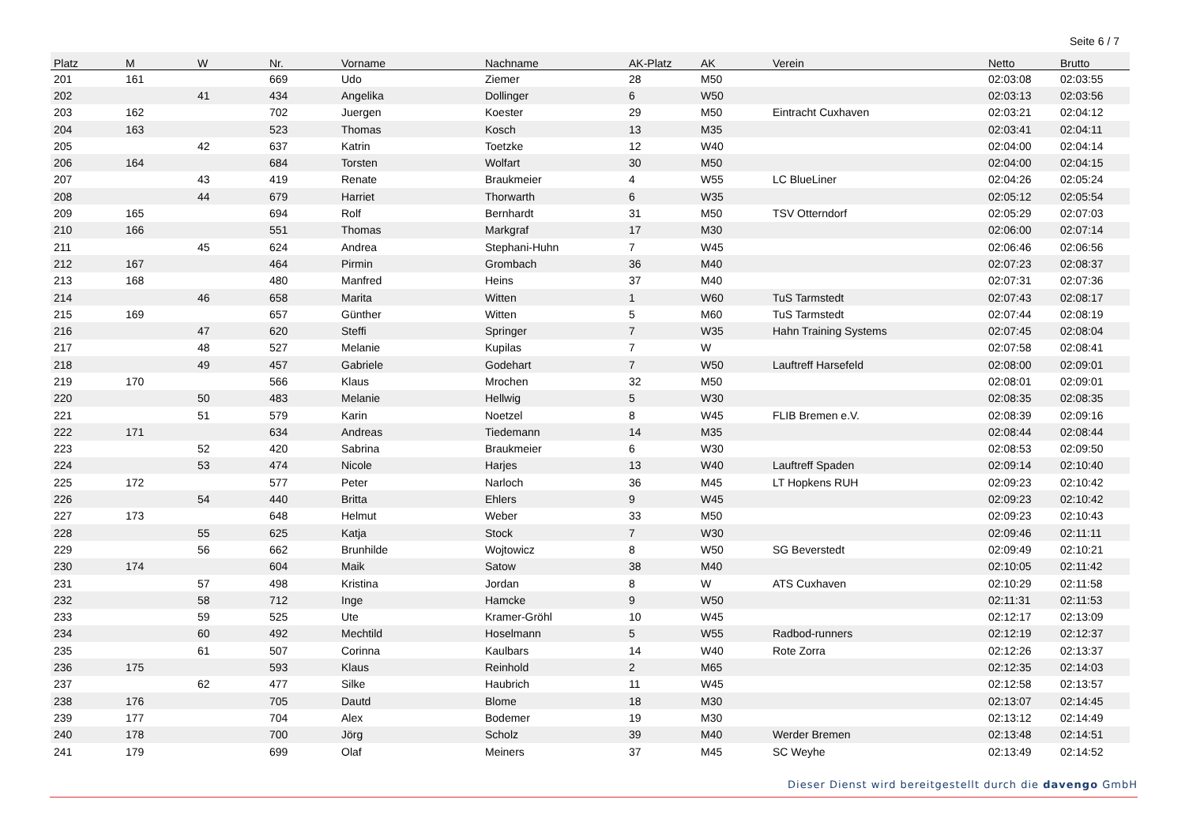Seite 6 / 7
| Platz | M | W | Nr. | Vorname | Nachname | AK-Platz | AK | Verein | Netto | Brutto |
| --- | --- | --- | --- | --- | --- | --- | --- | --- | --- | --- |
| 201 | 161 | | 669 | Udo | Ziemer | 28 | M50 | | 02:03:08 | 02:03:55 |
| 202 | | 41 | 434 | Angelika | Dollinger | 6 | W50 | | 02:03:13 | 02:03:56 |
| 203 | 162 | | 702 | Juergen | Koester | 29 | M50 | Eintracht Cuxhaven | 02:03:21 | 02:04:12 |
| 204 | 163 | | 523 | Thomas | Kosch | 13 | M35 | | 02:03:41 | 02:04:11 |
| 205 | | 42 | 637 | Katrin | Toetzke | 12 | W40 | | 02:04:00 | 02:04:14 |
| 206 | 164 | | 684 | Torsten | Wolfart | 30 | M50 | | 02:04:00 | 02:04:15 |
| 207 | | 43 | 419 | Renate | Braukmeier | 4 | W55 | LC BlueLiner | 02:04:26 | 02:05:24 |
| 208 | | 44 | 679 | Harriet | Thorwarth | 6 | W35 | | 02:05:12 | 02:05:54 |
| 209 | 165 | | 694 | Rolf | Bernhardt | 31 | M50 | TSV Otterndorf | 02:05:29 | 02:07:03 |
| 210 | 166 | | 551 | Thomas | Markgraf | 17 | M30 | | 02:06:00 | 02:07:14 |
| 211 | | 45 | 624 | Andrea | Stephani-Huhn | 7 | W45 | | 02:06:46 | 02:06:56 |
| 212 | 167 | | 464 | Pirmin | Grombach | 36 | M40 | | 02:07:23 | 02:08:37 |
| 213 | 168 | | 480 | Manfred | Heins | 37 | M40 | | 02:07:31 | 02:07:36 |
| 214 | | 46 | 658 | Marita | Witten | 1 | W60 | TuS Tarmstedt | 02:07:43 | 02:08:17 |
| 215 | 169 | | 657 | Günther | Witten | 5 | M60 | TuS Tarmstedt | 02:07:44 | 02:08:19 |
| 216 | | 47 | 620 | Steffi | Springer | 7 | W35 | Hahn Training Systems | 02:07:45 | 02:08:04 |
| 217 | | 48 | 527 | Melanie | Kupilas | 7 | W | | 02:07:58 | 02:08:41 |
| 218 | | 49 | 457 | Gabriele | Godehart | 7 | W50 | Lauftreff Harsefeld | 02:08:00 | 02:09:01 |
| 219 | 170 | | 566 | Klaus | Mrochen | 32 | M50 | | 02:08:01 | 02:09:01 |
| 220 | | 50 | 483 | Melanie | Hellwig | 5 | W30 | | 02:08:35 | 02:08:35 |
| 221 | | 51 | 579 | Karin | Noetzel | 8 | W45 | FLIB Bremen e.V. | 02:08:39 | 02:09:16 |
| 222 | 171 | | 634 | Andreas | Tiedemann | 14 | M35 | | 02:08:44 | 02:08:44 |
| 223 | | 52 | 420 | Sabrina | Braukmeier | 6 | W30 | | 02:08:53 | 02:09:50 |
| 224 | | 53 | 474 | Nicole | Harjes | 13 | W40 | Lauftreff Spaden | 02:09:14 | 02:10:40 |
| 225 | 172 | | 577 | Peter | Narloch | 36 | M45 | LT Hopkens RUH | 02:09:23 | 02:10:42 |
| 226 | | 54 | 440 | Britta | Ehlers | 9 | W45 | | 02:09:23 | 02:10:42 |
| 227 | 173 | | 648 | Helmut | Weber | 33 | M50 | | 02:09:23 | 02:10:43 |
| 228 | | 55 | 625 | Katja | Stock | 7 | W30 | | 02:09:46 | 02:11:11 |
| 229 | | 56 | 662 | Brunhilde | Wojtowicz | 8 | W50 | SG Beverstedt | 02:09:49 | 02:10:21 |
| 230 | 174 | | 604 | Maik | Satow | 38 | M40 | | 02:10:05 | 02:11:42 |
| 231 | | 57 | 498 | Kristina | Jordan | 8 | W | ATS Cuxhaven | 02:10:29 | 02:11:58 |
| 232 | | 58 | 712 | Inge | Hamcke | 9 | W50 | | 02:11:31 | 02:11:53 |
| 233 | | 59 | 525 | Ute | Kramer-Gröhl | 10 | W45 | | 02:12:17 | 02:13:09 |
| 234 | | 60 | 492 | Mechtild | Hoselmann | 5 | W55 | Radbod-runners | 02:12:19 | 02:12:37 |
| 235 | | 61 | 507 | Corinna | Kaulbars | 14 | W40 | Rote Zorra | 02:12:26 | 02:13:37 |
| 236 | 175 | | 593 | Klaus | Reinhold | 2 | M65 | | 02:12:35 | 02:14:03 |
| 237 | | 62 | 477 | Silke | Haubrich | 11 | W45 | | 02:12:58 | 02:13:57 |
| 238 | 176 | | 705 | Dautd | Blome | 18 | M30 | | 02:13:07 | 02:14:45 |
| 239 | 177 | | 704 | Alex | Bodemer | 19 | M30 | | 02:13:12 | 02:14:49 |
| 240 | 178 | | 700 | Jörg | Scholz | 39 | M40 | Werder Bremen | 02:13:48 | 02:14:51 |
| 241 | 179 | | 699 | Olaf | Meiners | 37 | M45 | SC Weyhe | 02:13:49 | 02:14:52 |
Dieser Dienst wird bereitgestellt durch die davengo GmbH